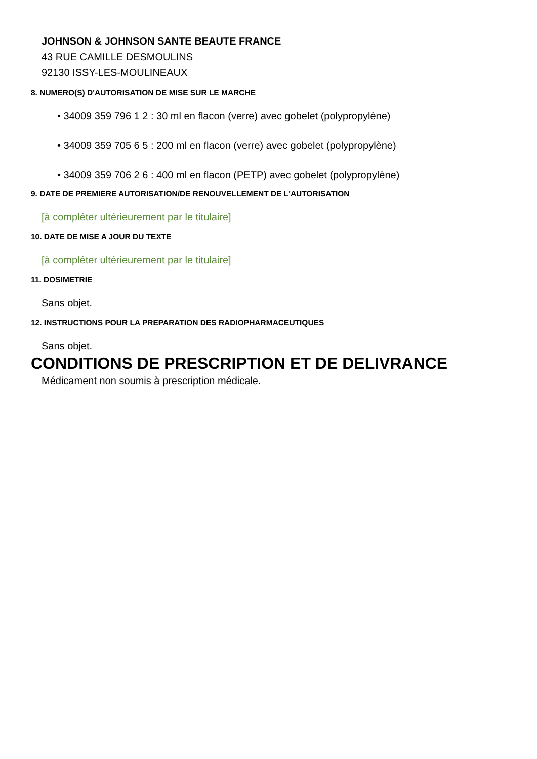JOHNSON & JOHNSON SANTE BEAUTE FRANCE
43 RUE CAMILLE DESMOULINS
92130 ISSY-LES-MOULINEAUX
8. NUMERO(S) D'AUTORISATION DE MISE SUR LE MARCHE
• 34009 359 796 1 2 : 30 ml en flacon (verre) avec gobelet (polypropylène)
• 34009 359 705 6 5 : 200 ml en flacon (verre) avec gobelet (polypropylène)
• 34009 359 706 2 6 : 400 ml en flacon (PETP) avec gobelet (polypropylène)
9. DATE DE PREMIERE AUTORISATION/DE RENOUVELLEMENT DE L'AUTORISATION
[à compléter ultérieurement par le titulaire]
10. DATE DE MISE A JOUR DU TEXTE
[à compléter ultérieurement par le titulaire]
11. DOSIMETRIE
Sans objet.
12. INSTRUCTIONS POUR LA PREPARATION DES RADIOPHARMACEUTIQUES
Sans objet.
CONDITIONS DE PRESCRIPTION ET DE DELIVRANCE
Médicament non soumis à prescription médicale.